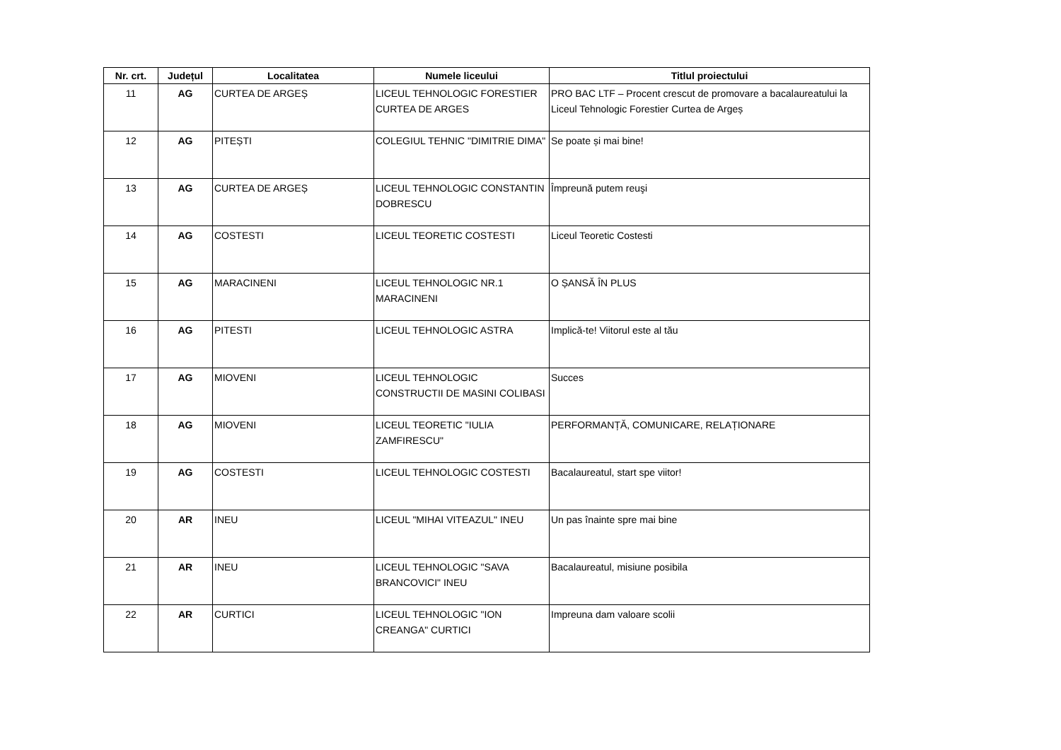| Nr. crt. | Județul | Localitatea | Numele liceului | Titlul proiectului |
| --- | --- | --- | --- | --- |
| 11 | AG | CURTEA DE ARGEȘ | LICEUL TEHNOLOGIC FORESTIER CURTEA DE ARGES | PRO BAC LTF – Procent crescut de promovare a bacalaureatului la Liceul Tehnologic Forestier Curtea de Argeș |
| 12 | AG | PITEȘTI | COLEGIUL TEHNIC "DIMITRIE DIMA" | Se poate și mai bine! |
| 13 | AG | CURTEA DE ARGEȘ | LICEUL TEHNOLOGIC CONSTANTIN DOBRESCU | Împreună putem reuşi |
| 14 | AG | COSTESTI | LICEUL TEORETIC COSTESTI | Liceul Teoretic Costesti |
| 15 | AG | MARACINENI | LICEUL TEHNOLOGIC NR.1 MARACINENI | O ȘANSĂ ÎN PLUS |
| 16 | AG | PITESTI | LICEUL TEHNOLOGIC ASTRA | Implică-te! Viitorul este al tău |
| 17 | AG | MIOVENI | LICEUL TEHNOLOGIC CONSTRUCTII DE MASINI COLIBASI | Succes |
| 18 | AG | MIOVENI | LICEUL TEORETIC "IULIA ZAMFIRESCU" | PERFORMANȚĂ, COMUNICARE, RELAȚIONARE |
| 19 | AG | COSTESTI | LICEUL TEHNOLOGIC COSTESTI | Bacalaureatul, start spe viitor! |
| 20 | AR | INEU | LICEUL "MIHAI VITEAZUL" INEU | Un pas înainte spre mai bine |
| 21 | AR | INEU | LICEUL TEHNOLOGIC "SAVA BRANCOVICI" INEU | Bacalaureatul, misiune posibila |
| 22 | AR | CURTICI | LICEUL TEHNOLOGIC "ION CREANGA" CURTICI | Impreuna dam valoare scolii |